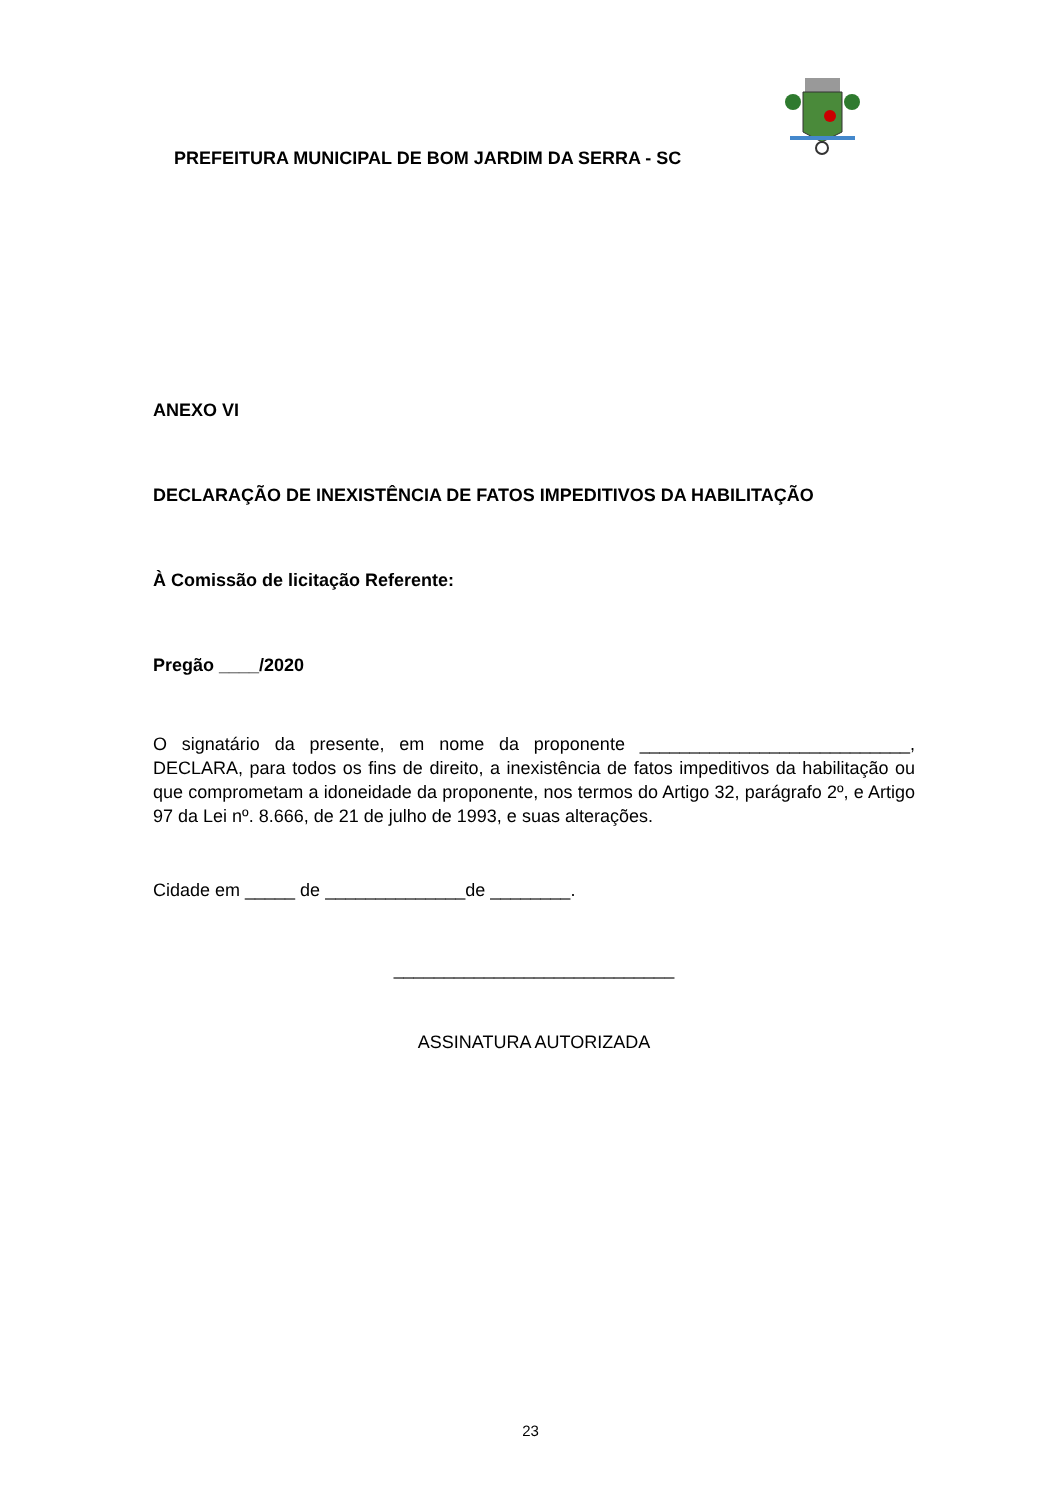PREFEITURA MUNICIPAL DE BOM JARDIM DA SERRA - SC
ANEXO VI
DECLARAÇÃO DE INEXISTÊNCIA DE FATOS IMPEDITIVOS DA HABILITAÇÃO
À Comissão de licitação Referente:
Pregão ____/2020
O signatário da presente, em nome da proponente ___________________________, DECLARA, para todos os fins de direito, a inexistência de fatos impeditivos da habilitação ou que comprometam a idoneidade da proponente, nos termos do Artigo 32, parágrafo 2º, e Artigo 97 da Lei nº. 8.666, de 21 de julho de 1993, e suas alterações.
Cidade em _____ de ______________de ________.
____________________________
ASSINATURA AUTORIZADA
23